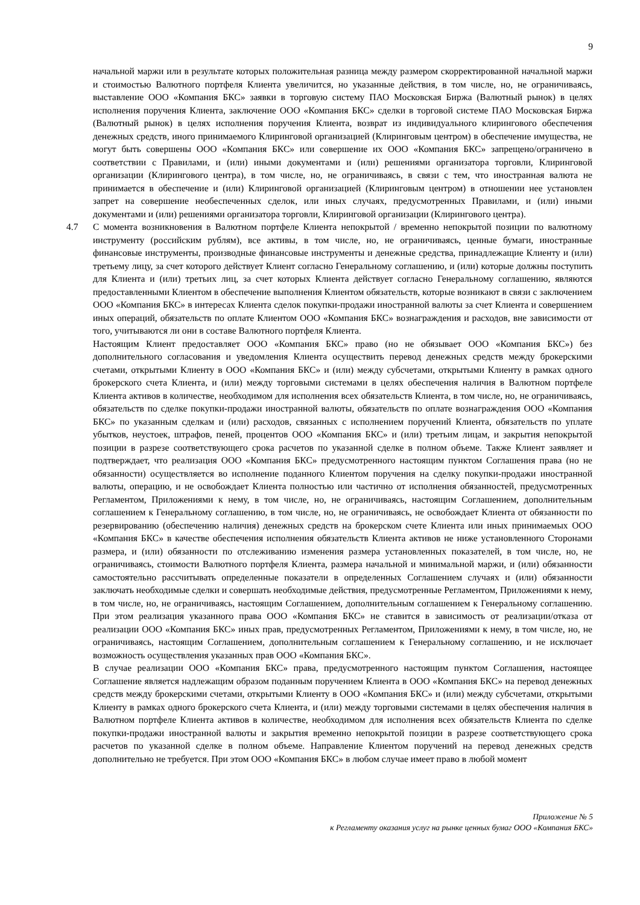9
начальной маржи или в результате которых положительная разница между размером скорректированной начальной маржи и стоимостью Валютного портфеля Клиента увеличится, но указанные действия, в том числе, но, не ограничиваясь, выставление ООО «Компания БКС» заявки в торговую систему ПАО Московская Биржа (Валютный рынок) в целях исполнения поручения Клиента, заключение ООО «Компания БКС» сделки в торговой системе ПАО Московская Биржа (Валютный рынок) в целях исполнения поручения Клиента, возврат из индивидуального клирингового обеспечения денежных средств, иного принимаемого Клиринговой организацией (Клиринговым центром) в обеспечение имущества, не могут быть совершены ООО «Компания БКС» или совершение их ООО «Компания БКС» запрещено/ограничено в соответствии с Правилами, и (или) иными документами и (или) решениями организатора торговли, Клиринговой организации (Клирингового центра), в том числе, но, не ограничиваясь, в связи с тем, что иностранная валюта не принимается в обеспечение и (или) Клиринговой организацией (Клиринговым центром) в отношении нее установлен запрет на совершение необеспеченных сделок, или иных случаях, предусмотренных Правилами, и (или) иными документами и (или) решениями организатора торговли, Клиринговой организации (Клирингового центра).
4.7 С момента возникновения в Валютном портфеле Клиента непокрытой / временно непокрытой позиции по валютному инструменту (российским рублям), все активы, в том числе, но, не ограничиваясь, ценные бумаги, иностранные финансовые инструменты, производные финансовые инструменты и денежные средства, принадлежащие Клиенту и (или) третьему лицу, за счет которого действует Клиент согласно Генеральному соглашению, и (или) которые должны поступить для Клиента и (или) третьих лиц, за счет которых Клиента действует согласно Генеральному соглашению, являются предоставленными Клиентом в обеспечение выполнения Клиентом обязательств, которые возникают в связи с заключением ООО «Компания БКС» в интересах Клиента сделок покупки-продажи иностранной валюты за счет Клиента и совершением иных операций, обязательств по оплате Клиентом ООО «Компания БКС» вознаграждения и расходов, вне зависимости от того, учитываются ли они в составе Валютного портфеля Клиента.
Настоящим Клиент предоставляет ООО «Компания БКС» право (но не обязывает ООО «Компания БКС») без дополнительного согласования и уведомления Клиента осуществить перевод денежных средств между брокерскими счетами, открытыми Клиенту в ООО «Компания БКС» и (или) между субсчетами, открытыми Клиенту в рамках одного брокерского счета Клиента, и (или) между торговыми системами в целях обеспечения наличия в Валютном портфеле Клиента активов в количестве, необходимом для исполнения всех обязательств Клиента, в том числе, но, не ограничиваясь, обязательств по сделке покупки-продажи иностранной валюты, обязательств по оплате вознаграждения ООО «Компания БКС» по указанным сделкам и (или) расходов, связанных с исполнением поручений Клиента, обязательств по уплате убытков, неустоек, штрафов, пеней, процентов ООО «Компания БКС» и (или) третьим лицам, и закрытия непокрытой позиции в разрезе соответствующего срока расчетов по указанной сделке в полном объеме. Также Клиент заявляет и подтверждает, что реализация ООО «Компания БКС» предусмотренного настоящим пунктом Соглашения права (но не обязанности) осуществляется во исполнение поданного Клиентом поручения на сделку покупки-продажи иностранной валюты, операцию, и не освобождает Клиента полностью или частично от исполнения обязанностей, предусмотренных Регламентом, Приложениями к нему, в том числе, но, не ограничиваясь, настоящим Соглашением, дополнительным соглашением к Генеральному соглашению, в том числе, но, не ограничиваясь, не освобождает Клиента от обязанности по резервированию (обеспечению наличия) денежных средств на брокерском счете Клиента или иных принимаемых ООО «Компания БКС» в качестве обеспечения исполнения обязательств Клиента активов не ниже установленного Сторонами размера, и (или) обязанности по отслеживанию изменения размера установленных показателей, в том числе, но, не ограничиваясь, стоимости Валютного портфеля Клиента, размера начальной и минимальной маржи, и (или) обязанности самостоятельно рассчитывать определенные показатели в определенных Соглашением случаях и (или) обязанности заключать необходимые сделки и совершать необходимые действия, предусмотренные Регламентом, Приложениями к нему, в том числе, но, не ограничиваясь, настоящим Соглашением, дополнительным соглашением к Генеральному соглашению. При этом реализация указанного права ООО «Компания БКС» не ставится в зависимость от реализации/отказа от реализации ООО «Компания БКС» иных прав, предусмотренных Регламентом, Приложениями к нему, в том числе, но, не ограничиваясь, настоящим Соглашением, дополнительным соглашением к Генеральному соглашению, и не исключает возможность осуществления указанных прав ООО «Компания БКС».
В случае реализации ООО «Компания БКС» права, предусмотренного настоящим пунктом Соглашения, настоящее Соглашение является надлежащим образом поданным поручением Клиента в ООО «Компания БКС» на перевод денежных средств между брокерскими счетами, открытыми Клиенту в ООО «Компания БКС» и (или) между субсчетами, открытыми Клиенту в рамках одного брокерского счета Клиента, и (или) между торговыми системами в целях обеспечения наличия в Валютном портфеле Клиента активов в количестве, необходимом для исполнения всех обязательств Клиента по сделке покупки-продажи иностранной валюты и закрытия временно непокрытой позиции в разрезе соответствующего срока расчетов по указанной сделке в полном объеме. Направление Клиентом поручений на перевод денежных средств дополнительно не требуется. При этом ООО «Компания БКС» в любом случае имеет право в любой момент
Приложение № 5
к Регламенту оказания услуг на рынке ценных бумаг ООО «Компания БКС»